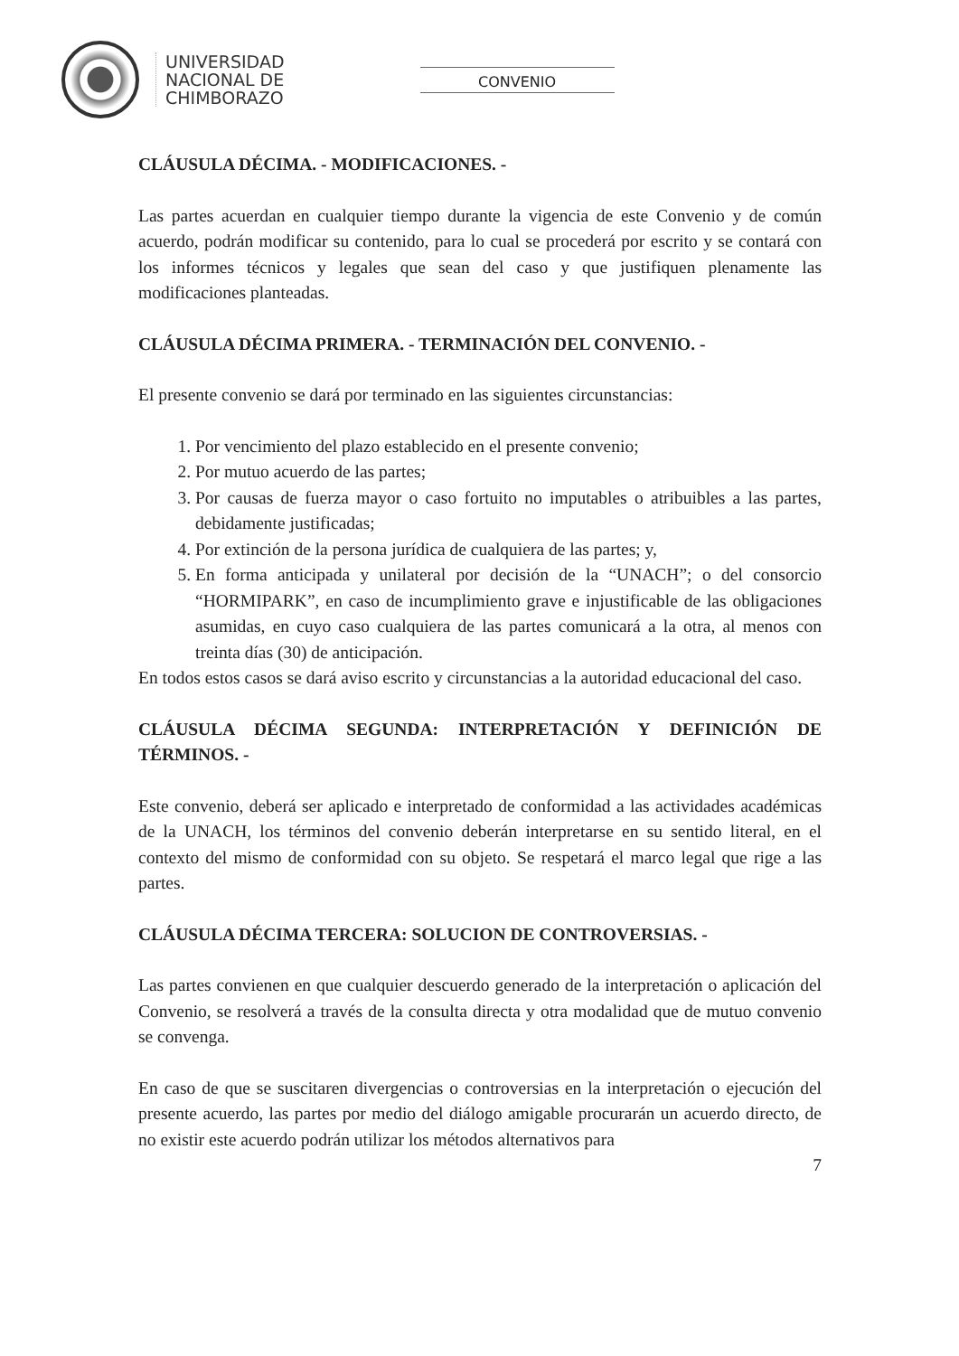UNIVERSIDAD
NACIONAL DE
CHIMBORAZO
CONVENIO
CLÁUSULA DÉCIMA. - MODIFICACIONES. -
Las partes acuerdan en cualquier tiempo durante la vigencia de este Convenio y de común acuerdo, podrán modificar su contenido, para lo cual se procederá por escrito y se contará con los informes técnicos y legales que sean del caso y que justifiquen plenamente las modificaciones planteadas.
CLÁUSULA DÉCIMA PRIMERA. - TERMINACIÓN DEL CONVENIO. -
El presente convenio se dará por terminado en las siguientes circunstancias:
1. Por vencimiento del plazo establecido en el presente convenio;
2. Por mutuo acuerdo de las partes;
3. Por causas de fuerza mayor o caso fortuito no imputables o atribuibles a las partes, debidamente justificadas;
4. Por extinción de la persona jurídica de cualquiera de las partes; y,
5. En forma anticipada y unilateral por decisión de la “UNACH”; o del consorcio “HORMIPARK”, en caso de incumplimiento grave e injustificable de las obligaciones asumidas, en cuyo caso cualquiera de las partes comunicará a la otra, al menos con treinta días (30) de anticipación.
En todos estos casos se dará aviso escrito y circunstancias a la autoridad educacional del caso.
CLÁUSULA DÉCIMA SEGUNDA: INTERPRETACIÓN Y DEFINICIÓN DE TÉRMINOS. -
Este convenio, deberá ser aplicado e interpretado de conformidad a las actividades académicas de la UNACH, los términos del convenio deberán interpretarse en su sentido literal, en el contexto del mismo de conformidad con su objeto. Se respetará el marco legal que rige a las partes.
CLÁUSULA DÉCIMA TERCERA: SOLUCION DE CONTROVERSIAS. -
Las partes convienen en que cualquier descuerdo generado de la interpretación o aplicación del Convenio, se resolverá a través de la consulta directa y otra modalidad que de mutuo convenio se convenga.
En caso de que se suscitaren divergencias o controversias en la interpretación o ejecución del presente acuerdo, las partes por medio del diálogo amigable procurarán un acuerdo directo, de no existir este acuerdo podrán utilizar los métodos alternativos para
7